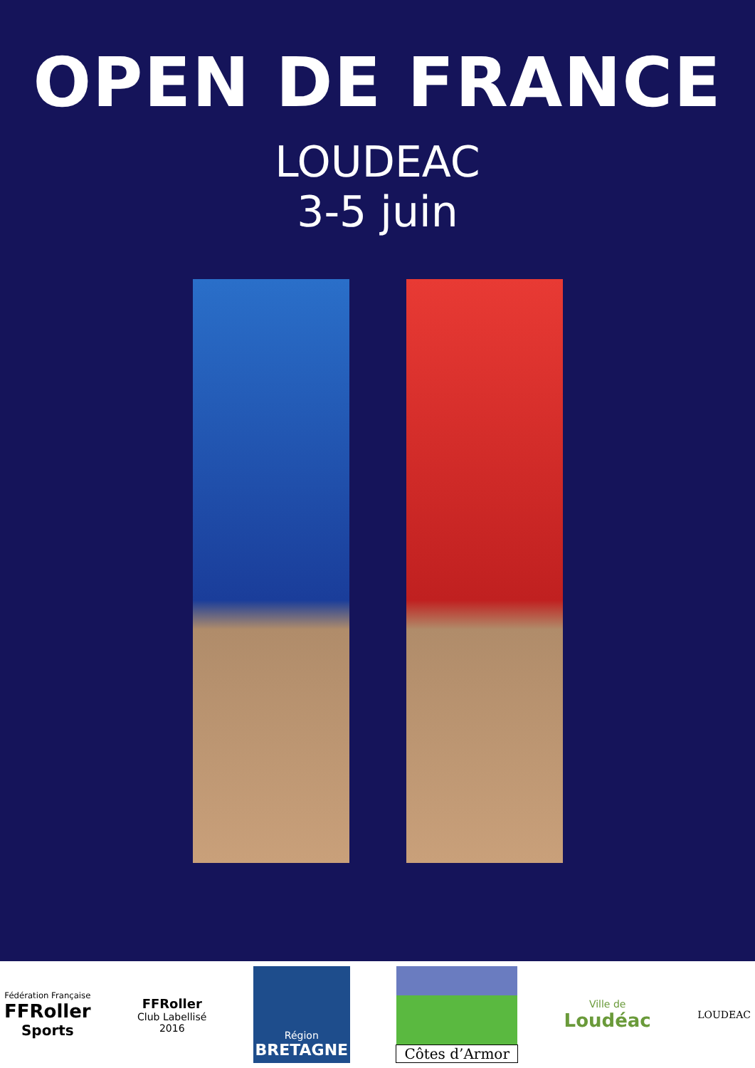OPEN DE FRANCE
LOUDEAC
3-5 juin
Fédération Française
FFRoller
Sports
FFRoller
Club Labellisé
2016
Région
BRETAGNE
Côtes d’Armor
Ville de
Loudéac
LOUDEAC